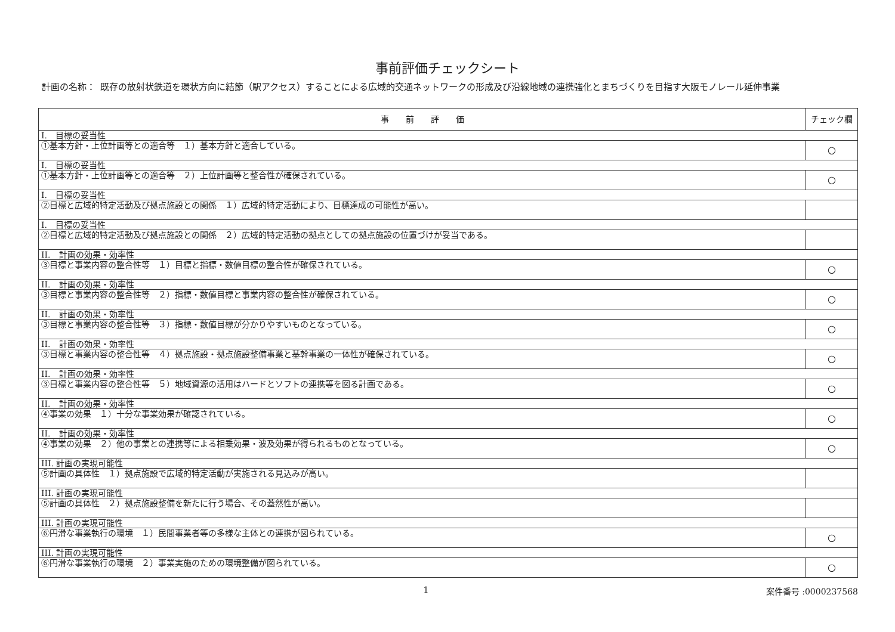事前評価チェックシート
計画の名称： 既存の放射状鉄道を環状方向に結節（駅アクセス）することによる広域的交通ネットワークの形成及び沿線地域の連携強化とまちづくりを目指す大阪モノレール延伸事業
| 事 前 評 価 | チェック欄 |
| --- | --- |
| I. 目標の妥当性 | |
| ①基本方針・上位計画等との適合等 １）基本方針と適合している。 | ○ |
| I. 目標の妥当性 | |
| ①基本方針・上位計画等との適合等 ２）上位計画等と整合性が確保されている。 | ○ |
| I. 目標の妥当性 | |
| ②目標と広域的特定活動及び拠点施設との関係 １）広域的特定活動により、目標達成の可能性が高い。 | |
| I. 目標の妥当性 | |
| ②目標と広域的特定活動及び拠点施設との関係 ２）広域的特定活動の拠点としての拠点施設の位置づけが妥当である。 | |
| II. 計画の効果・効率性 | |
| ③目標と事業内容の整合性等 １）目標と指標・数値目標の整合性が確保されている。 | ○ |
| II. 計画の効果・効率性 | |
| ③目標と事業内容の整合性等 ２）指標・数値目標と事業内容の整合性が確保されている。 | ○ |
| II. 計画の効果・効率性 | |
| ③目標と事業内容の整合性等 ３）指標・数値目標が分かりやすいものとなっている。 | ○ |
| II. 計画の効果・効率性 | |
| ③目標と事業内容の整合性等 ４）拠点施設・拠点施設整備事業と基幹事業の一体性が確保されている。 | ○ |
| II. 計画の効果・効率性 | |
| ③目標と事業内容の整合性等 ５）地域資源の活用はハードとソフトの連携等を図る計画である。 | ○ |
| II. 計画の効果・効率性 | |
| ④事業の効果 １）十分な事業効果が確認されている。 | ○ |
| II. 計画の効果・効率性 | |
| ④事業の効果 ２）他の事業との連携等による相乗効果・波及効果が得られるものとなっている。 | ○ |
| III. 計画の実現可能性 | |
| ⑤計画の具体性 １）拠点施設で広域的特定活動が実施される見込みが高い。 | |
| III. 計画の実現可能性 | |
| ⑤計画の具体性 ２）拠点施設整備を新たに行う場合、その蓋然性が高い。 | |
| III. 計画の実現可能性 | |
| ⑥円滑な事業執行の環境 １）民間事業者等の多様な主体との連携が図られている。 | ○ |
| III. 計画の実現可能性 | |
| ⑥円滑な事業執行の環境 ２）事業実施のための環境整備が図られている。 | ○ |
1 案件番号 :0000237568